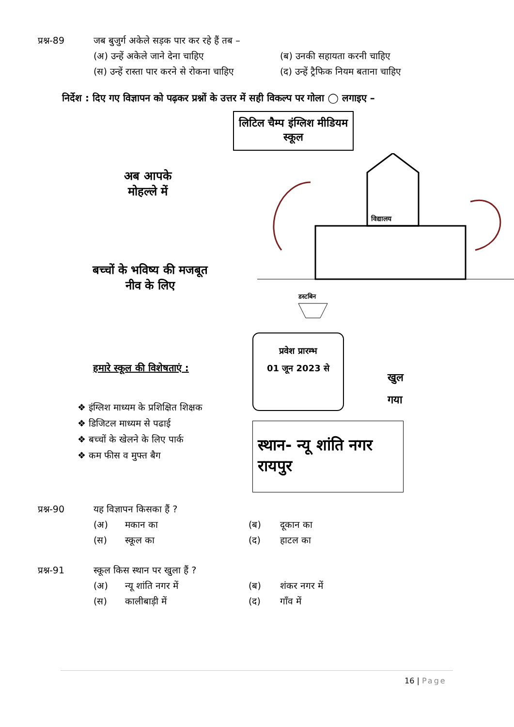प्रश्न-89 जब बुजुर्ग अकेले सड़क पार कर रहे हैं तब –
(अ) उन्हें अकेले जाने देना चाहिए
(ब) उनकी सहायता करनी चाहिए
(स) उन्हें रास्ता पार करने से रोकना चाहिए
(द) उन्हें ट्रैफिक नियम बताना चाहिए
निर्देश : दिए गए विज्ञापन को पढ़कर प्रश्नों के उत्तर में सही विकल्प पर गोला ◯ लगाइए –
अब आपके मोहल्ले में
बच्चों के भविष्य की मजबूत नीव के लिए
हमारे स्कूल की विशेषताएं :
❖ इंग्लिश माध्यम के प्रशिक्षित शिक्षक
❖ डिजिटल माध्यम से पढाई
❖ बच्चों के खेलने के लिए पार्क
❖ कम फीस व मुफ्त बैग
लिटिल चैम्प इंग्लिश मीडियम स्कूल
विद्यालय
डस्टबिन
प्रवेश प्रारम्भ
01 जून 2023 से
खुल
गया
स्थान- न्यू शांति नगर रायपुर
प्रश्न-90 यह विज्ञापन किसका हैं ?
(अ)
मकान का
(ब)
दूकान का
(स)
स्कूल का
(द)
हाटल का
प्रश्न-91 स्कूल किस स्थान पर खुला हैं ?
(अ)
न्यू शांति नगर में
(ब)
शंकर नगर में
(स)
कालीबाड़ी में
(द)
गाँव में
16 | Page